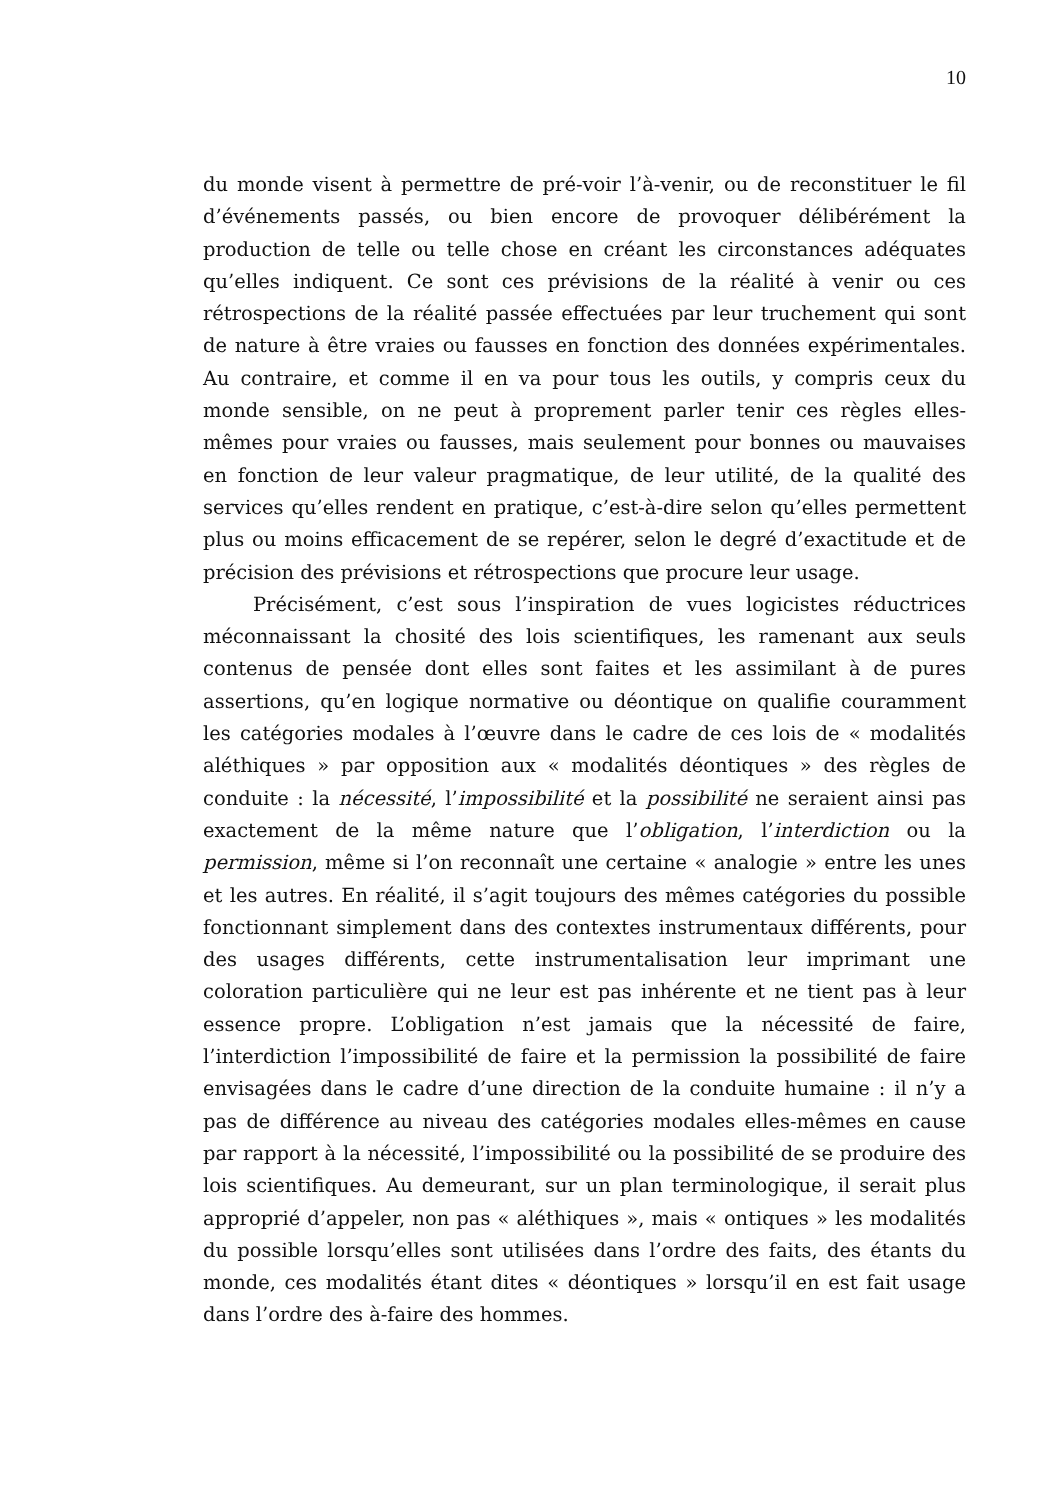10
du monde visent à permettre de pré-voir l’à-venir, ou de reconstituer le fil d’événements passés, ou bien encore de provoquer délibérément la production de telle ou telle chose en créant les circonstances adéquates qu’elles indiquent. Ce sont ces prévisions de la réalité à venir ou ces rétrospections de la réalité passée effectuées par leur truchement qui sont de nature à être vraies ou fausses en fonction des données expérimentales. Au contraire, et comme il en va pour tous les outils, y compris ceux du monde sensible, on ne peut à proprement parler tenir ces règles elles-mêmes pour vraies ou fausses, mais seulement pour bonnes ou mauvaises en fonction de leur valeur pragmatique, de leur utilité, de la qualité des services qu’elles rendent en pratique, c’est-à-dire selon qu’elles permettent plus ou moins efficacement de se repérer, selon le degré d’exactitude et de précision des prévisions et rétrospections que procure leur usage.
Précisément, c’est sous l’inspiration de vues logicistes réductrices méconnaissant la chosité des lois scientifiques, les ramenant aux seuls contenus de pensée dont elles sont faites et les assimilant à de pures assertions, qu’en logique normative ou déontique on qualifie couramment les catégories modales à l’œuvre dans le cadre de ces lois de « modalités aléthiques » par opposition aux « modalités déontiques » des règles de conduite : la nécessité, l’impossibilité et la possibilité ne seraient ainsi pas exactement de la même nature que l’obligation, l’interdiction ou la permission, même si l’on reconnaît une certaine « analogie » entre les unes et les autres. En réalité, il s’agit toujours des mêmes catégories du possible fonctionnant simplement dans des contextes instrumentaux différents, pour des usages différents, cette instrumentalisation leur imprimant une coloration particulière qui ne leur est pas inhérente et ne tient pas à leur essence propre. L’obligation n’est jamais que la nécessité de faire, l’interdiction l’impossibilité de faire et la permission la possibilité de faire envisagées dans le cadre d’une direction de la conduite humaine : il n’y a pas de différence au niveau des catégories modales elles-mêmes en cause par rapport à la nécessité, l’impossibilité ou la possibilité de se produire des lois scientifiques. Au demeurant, sur un plan terminologique, il serait plus approprié d’appeler, non pas « aléthiques », mais « ontiques » les modalités du possible lorsqu’elles sont utilisées dans l’ordre des faits, des étants du monde, ces modalités étant dites « déontiques » lorsqu’il en est fait usage dans l’ordre des à-faire des hommes.